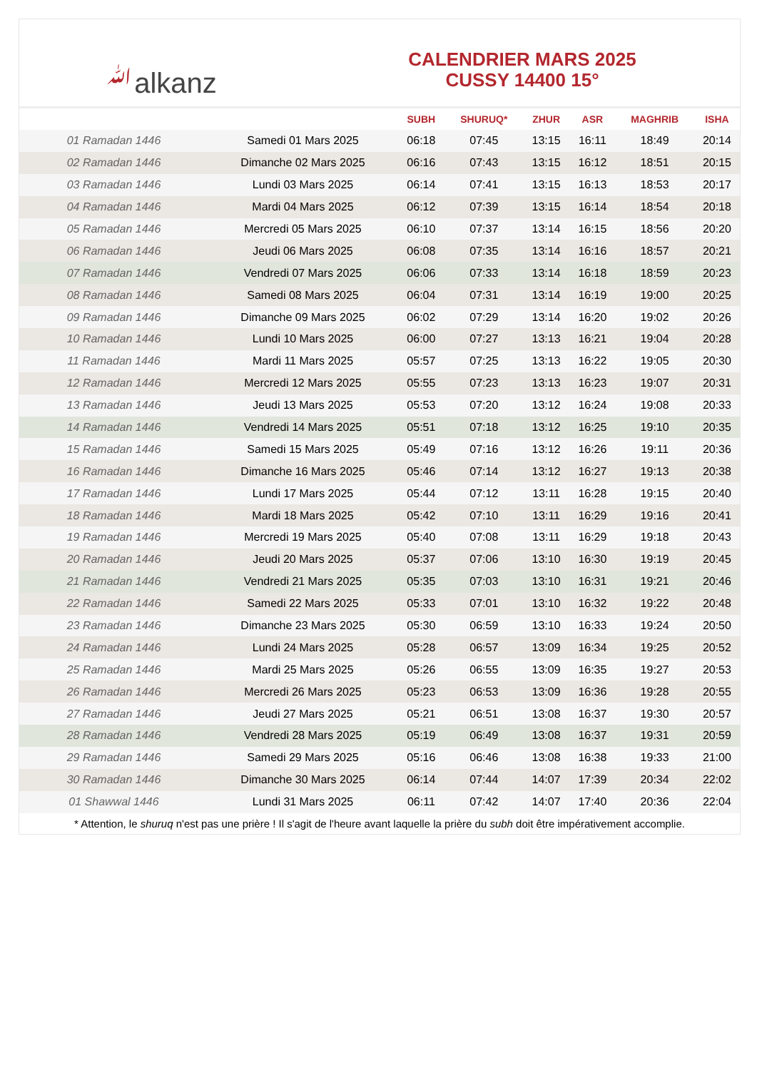ﷲalkanz
CALENDRIER MARS 2025
CUSSY 14400 15°
| | | SUBH | SHURUQ* | ZHUR | ASR | MAGHRIB | ISHA |
| --- | --- | --- | --- | --- | --- | --- | --- |
| 01 Ramadan 1446 | Samedi 01 Mars 2025 | 06:18 | 07:45 | 13:15 | 16:11 | 18:49 | 20:14 |
| 02 Ramadan 1446 | Dimanche 02 Mars 2025 | 06:16 | 07:43 | 13:15 | 16:12 | 18:51 | 20:15 |
| 03 Ramadan 1446 | Lundi 03 Mars 2025 | 06:14 | 07:41 | 13:15 | 16:13 | 18:53 | 20:17 |
| 04 Ramadan 1446 | Mardi 04 Mars 2025 | 06:12 | 07:39 | 13:15 | 16:14 | 18:54 | 20:18 |
| 05 Ramadan 1446 | Mercredi 05 Mars 2025 | 06:10 | 07:37 | 13:14 | 16:15 | 18:56 | 20:20 |
| 06 Ramadan 1446 | Jeudi 06 Mars 2025 | 06:08 | 07:35 | 13:14 | 16:16 | 18:57 | 20:21 |
| 07 Ramadan 1446 | Vendredi 07 Mars 2025 | 06:06 | 07:33 | 13:14 | 16:18 | 18:59 | 20:23 |
| 08 Ramadan 1446 | Samedi 08 Mars 2025 | 06:04 | 07:31 | 13:14 | 16:19 | 19:00 | 20:25 |
| 09 Ramadan 1446 | Dimanche 09 Mars 2025 | 06:02 | 07:29 | 13:14 | 16:20 | 19:02 | 20:26 |
| 10 Ramadan 1446 | Lundi 10 Mars 2025 | 06:00 | 07:27 | 13:13 | 16:21 | 19:04 | 20:28 |
| 11 Ramadan 1446 | Mardi 11 Mars 2025 | 05:57 | 07:25 | 13:13 | 16:22 | 19:05 | 20:30 |
| 12 Ramadan 1446 | Mercredi 12 Mars 2025 | 05:55 | 07:23 | 13:13 | 16:23 | 19:07 | 20:31 |
| 13 Ramadan 1446 | Jeudi 13 Mars 2025 | 05:53 | 07:20 | 13:12 | 16:24 | 19:08 | 20:33 |
| 14 Ramadan 1446 | Vendredi 14 Mars 2025 | 05:51 | 07:18 | 13:12 | 16:25 | 19:10 | 20:35 |
| 15 Ramadan 1446 | Samedi 15 Mars 2025 | 05:49 | 07:16 | 13:12 | 16:26 | 19:11 | 20:36 |
| 16 Ramadan 1446 | Dimanche 16 Mars 2025 | 05:46 | 07:14 | 13:12 | 16:27 | 19:13 | 20:38 |
| 17 Ramadan 1446 | Lundi 17 Mars 2025 | 05:44 | 07:12 | 13:11 | 16:28 | 19:15 | 20:40 |
| 18 Ramadan 1446 | Mardi 18 Mars 2025 | 05:42 | 07:10 | 13:11 | 16:29 | 19:16 | 20:41 |
| 19 Ramadan 1446 | Mercredi 19 Mars 2025 | 05:40 | 07:08 | 13:11 | 16:29 | 19:18 | 20:43 |
| 20 Ramadan 1446 | Jeudi 20 Mars 2025 | 05:37 | 07:06 | 13:10 | 16:30 | 19:19 | 20:45 |
| 21 Ramadan 1446 | Vendredi 21 Mars 2025 | 05:35 | 07:03 | 13:10 | 16:31 | 19:21 | 20:46 |
| 22 Ramadan 1446 | Samedi 22 Mars 2025 | 05:33 | 07:01 | 13:10 | 16:32 | 19:22 | 20:48 |
| 23 Ramadan 1446 | Dimanche 23 Mars 2025 | 05:30 | 06:59 | 13:10 | 16:33 | 19:24 | 20:50 |
| 24 Ramadan 1446 | Lundi 24 Mars 2025 | 05:28 | 06:57 | 13:09 | 16:34 | 19:25 | 20:52 |
| 25 Ramadan 1446 | Mardi 25 Mars 2025 | 05:26 | 06:55 | 13:09 | 16:35 | 19:27 | 20:53 |
| 26 Ramadan 1446 | Mercredi 26 Mars 2025 | 05:23 | 06:53 | 13:09 | 16:36 | 19:28 | 20:55 |
| 27 Ramadan 1446 | Jeudi 27 Mars 2025 | 05:21 | 06:51 | 13:08 | 16:37 | 19:30 | 20:57 |
| 28 Ramadan 1446 | Vendredi 28 Mars 2025 | 05:19 | 06:49 | 13:08 | 16:37 | 19:31 | 20:59 |
| 29 Ramadan 1446 | Samedi 29 Mars 2025 | 05:16 | 06:46 | 13:08 | 16:38 | 19:33 | 21:00 |
| 30 Ramadan 1446 | Dimanche 30 Mars 2025 | 06:14 | 07:44 | 14:07 | 17:39 | 20:34 | 22:02 |
| 01 Shawwal 1446 | Lundi 31 Mars 2025 | 06:11 | 07:42 | 14:07 | 17:40 | 20:36 | 22:04 |
* Attention, le shuruq n'est pas une prière ! Il s'agit de l'heure avant laquelle la prière du subh doit être impérativement accomplie.